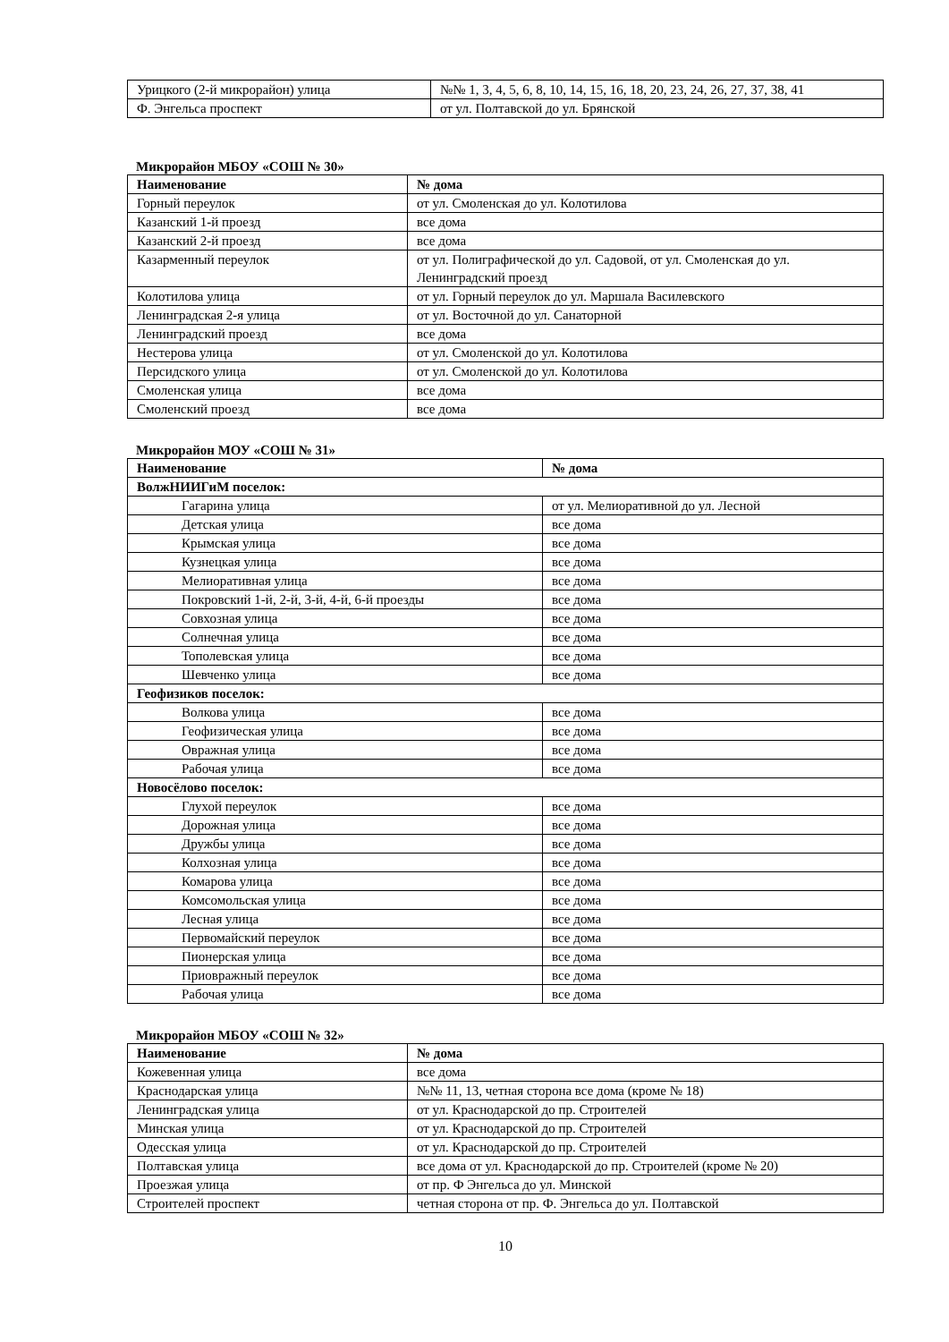| Урицкого (2-й микрорайон) улица | №№ 1, 3, 4, 5, 6, 8, 10, 14, 15, 16, 18, 20, 23, 24, 26, 27, 37, 38, 41 |
| Ф. Энгельса проспект | от ул. Полтавской до ул. Брянской |
Микрорайон МБОУ «СОШ № 30»
| Наименование | № дома |
| --- | --- |
| Горный переулок | от ул. Смоленская до ул. Колотилова |
| Казанский 1-й проезд | все дома |
| Казанский 2-й проезд | все дома |
| Казарменный переулок | от ул. Полиграфической до ул. Садовой, от ул. Смоленская до ул. Ленинградский проезд |
| Колотилова улица | от ул. Горный переулок до ул. Маршала Василевского |
| Ленинградская 2-я улица | от ул. Восточной до ул. Санаторной |
| Ленинградский проезд | все дома |
| Нестерова улица | от ул. Смоленской до ул. Колотилова |
| Персидского улица | от ул. Смоленской до ул. Колотилова |
| Смоленская улица | все дома |
| Смоленский проезд | все дома |
Микрорайон МОУ «СОШ № 31»
| Наименование | № дома |
| --- | --- |
| ВолжНИИГиМ поселок: | |
| Гагарина улица | от ул. Мелиоративной до ул. Лесной |
| Детская улица | все дома |
| Крымская улица | все дома |
| Кузнецкая улица | все дома |
| Мелиоративная улица | все дома |
| Покровский 1-й, 2-й, 3-й, 4-й, 6-й проезды | все дома |
| Совхозная улица | все дома |
| Солнечная улица | все дома |
| Тополевская улица | все дома |
| Шевченко улица | все дома |
| Геофизиков поселок: | |
| Волкова улица | все дома |
| Геофизическая улица | все дома |
| Овражная улица | все дома |
| Рабочая улица | все дома |
| Новосёлово поселок: | |
| Глухой переулок | все дома |
| Дорожная улица | все дома |
| Дружбы улица | все дома |
| Колхозная улица | все дома |
| Комарова улица | все дома |
| Комсомольская улица | все дома |
| Лесная улица | все дома |
| Первомайский переулок | все дома |
| Пионерская улица | все дома |
| Приовражный переулок | все дома |
| Рабочая улица | все дома |
Микрорайон МБОУ «СОШ № 32»
| Наименование | № дома |
| --- | --- |
| Кожевенная улица | все дома |
| Краснодарская улица | №№ 11, 13, четная сторона все дома (кроме № 18) |
| Ленинградская улица | от ул. Краснодарской до пр. Строителей |
| Минская улица | от ул. Краснодарской до пр. Строителей |
| Одесская улица | от ул. Краснодарской до пр. Строителей |
| Полтавская улица | все дома от ул. Краснодарской до пр. Строителей (кроме № 20) |
| Проезжая улица | от пр. Ф Энгельса до ул. Минской |
| Строителей проспект | четная сторона от пр. Ф. Энгельса до ул. Полтавской |
10